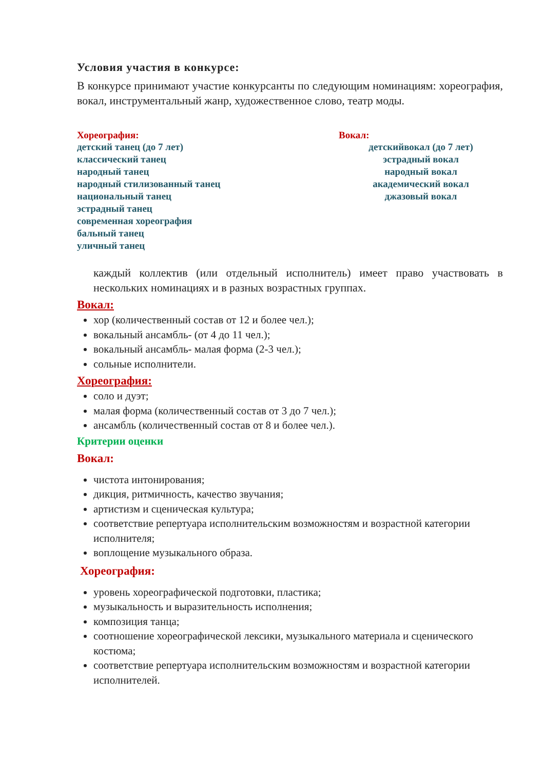Условия участия в конкурсе:
В конкурсе принимают участие конкурсанты по следующим номинациям: хореография, вокал, инструментальный жанр, художественное слово, театр моды.
Хореография:
детский танец (до 7 лет)
классический танец
народный танец
народный стилизованный танец
национальный танец
эстрадный танец
современная хореография
бальный танец
уличный танец
Вокал:
детскийвокал (до 7 лет)
эстрадный вокал
народный вокал
академический вокал
джазовый вокал
каждый коллектив (или отдельный исполнитель) имеет право участвовать в нескольких номинациях и в разных возрастных группах.
Вокал:
хор (количественный состав от 12 и более чел.);
вокальный ансамбль- (от 4 до 11 чел.);
вокальный ансамбль- малая форма (2-3 чел.);
сольные исполнители.
Хореография:
соло и дуэт;
малая форма (количественный состав от 3 до 7 чел.);
ансамбль (количественный состав от 8 и более чел.).
Критерии оценки
Вокал:
чистота интонирования;
дикция, ритмичность, качество звучания;
артистизм и сценическая культура;
соответствие репертуара исполнительским возможностям и возрастной категории исполнителя;
воплощение музыкального образа.
Хореография:
уровень хореографической подготовки, пластика;
музыкальность и выразительность исполнения;
композиция танца;
соотношение хореографической лексики, музыкального материала и сценического костюма;
соответствие репертуара исполнительским возможностям и возрастной категории исполнителей.